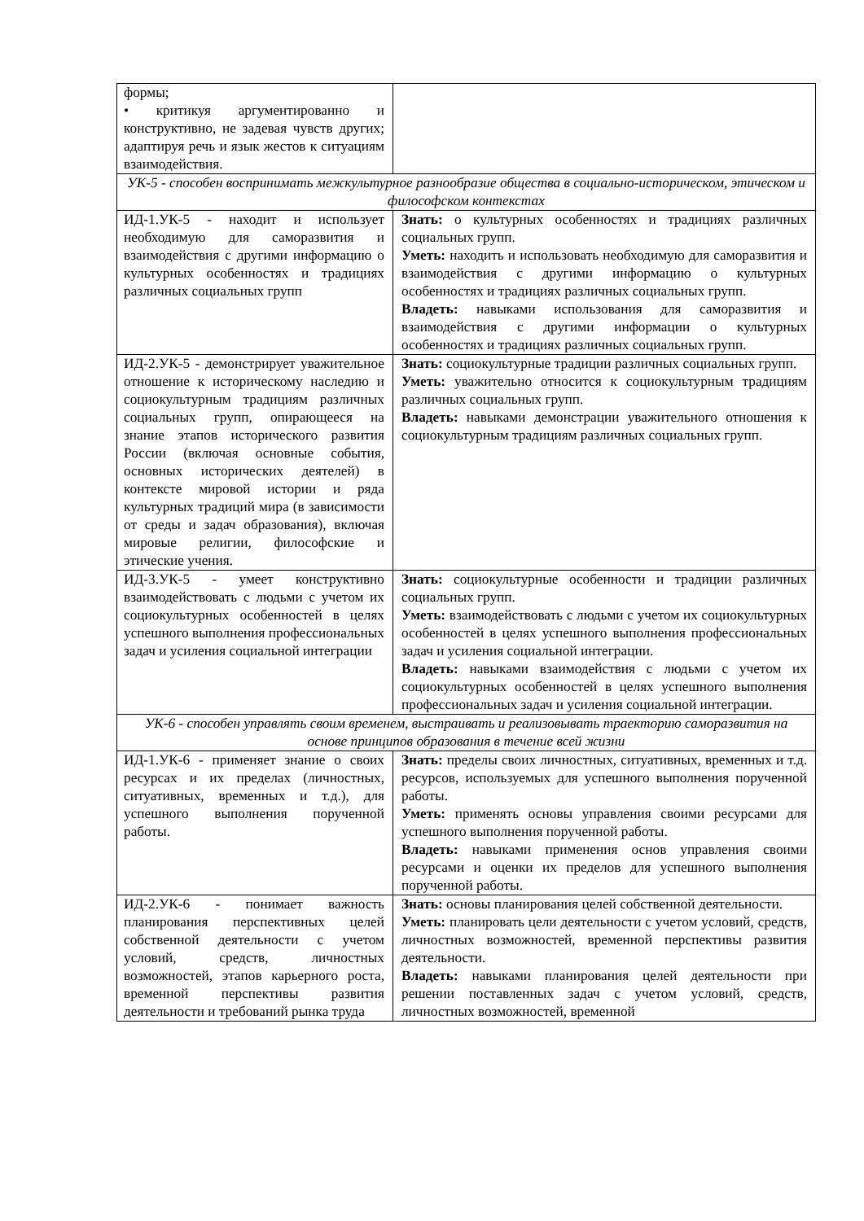| формы; • критикуя аргументированно и конструктивно, не задевая чувств других; адаптируя речь и язык жестов к ситуациям взаимодействия. | |
| УК-5 - способен воспринимать межкультурное разнообразие общества в социально-историческом, этическом и философском контекстах | |
| ИД-1.УК-5 - находит и использует необходимую для саморазвития и взаимодействия с другими информацию о культурных особенностях и традициях различных социальных групп | Знать: о культурных особенностях и традициях различных социальных групп. Уметь: находить и использовать необходимую для саморазвития и взаимодействия с другими информацию о культурных особенностях и традициях различных социальных групп. Владеть: навыками использования для саморазвития и взаимодействия с другими информации о культурных особенностях и традициях различных социальных групп. |
| ИД-2.УК-5 - демонстрирует уважительное отношение к историческому наследию и социокультурным традициям различных социальных групп, опирающееся на знание этапов исторического развития России (включая основные события, основных исторических деятелей) в контексте мировой истории и ряда культурных традиций мира (в зависимости от среды и задач образования), включая мировые религии, философские и этические учения. | Знать: социокультурные традиции различных социальных групп. Уметь: уважительно относится к социокультурным традициям различных социальных групп. Владеть: навыками демонстрации уважительного отношения к социокультурным традициям различных социальных групп. |
| ИД-3.УК-5 - умеет конструктивно взаимодействовать с людьми с учетом их социокультурных особенностей в целях успешного выполнения профессиональных задач и усиления социальной интеграции | Знать: социокультурные особенности и традиции различных социальных групп. Уметь: взаимодействовать с людьми с учетом их социокультурных особенностей в целях успешного выполнения профессиональных задач и усиления социальной интеграции. Владеть: навыками взаимодействия с людьми с учетом их социокультурных особенностей в целях успешного выполнения профессиональных задач и усиления социальной интеграции. |
| УК-6 - способен управлять своим временем, выстраивать и реализовывать траекторию саморазвития на основе принципов образования в течение всей жизни | |
| ИД-1.УК-6 - применяет знание о своих ресурсах и их пределах (личностных, ситуативных, временных и т.д.), для успешного выполнения порученной работы. | Знать: пределы своих личностных, ситуативных, временных и т.д. ресурсов, используемых для успешного выполнения порученной работы. Уметь: применять основы управления своими ресурсами для успешного выполнения порученной работы. Владеть: навыками применения основ управления своими ресурсами и оценки их пределов для успешного выполнения порученной работы. |
| ИД-2.УК-6 - понимает важность планирования перспективных целей собственной деятельности с учетом условий, средств, личностных возможностей, этапов карьерного роста, временной перспективы развития деятельности и требований рынка труда | Знать: основы планирования целей собственной деятельности. Уметь: планировать цели деятельности с учетом условий, средств, личностных возможностей, временной перспективы развития деятельности. Владеть: навыками планирования целей деятельности при решении поставленных задач с учетом условий, средств, личностных возможностей, временной |